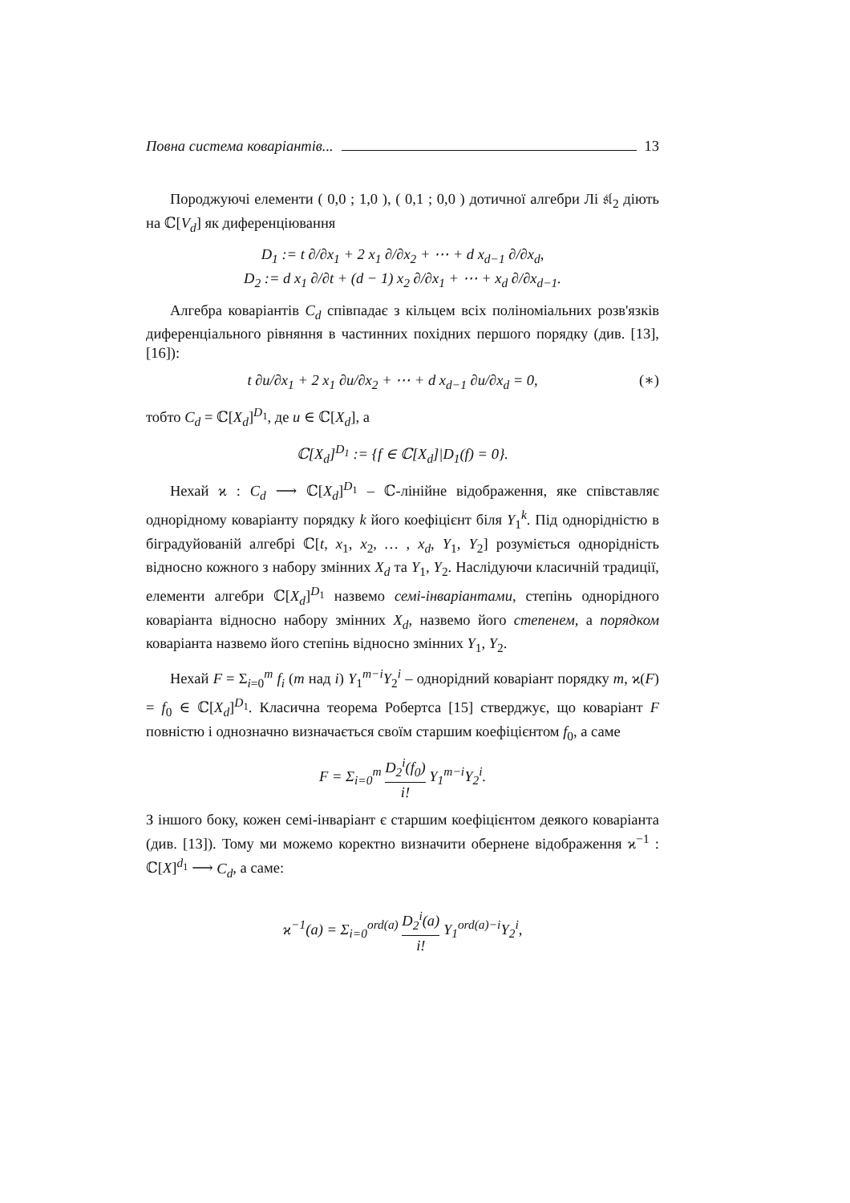Повна система коваріантів... 13
Породжуючі елементи ( 0,0 ; 1,0 ), ( 0,1 ; 0,0 ) дотичної алгебри Лі 𝔰𝔩<sub>2</sub> діють на ℂ[V<sub>d</sub>] як диференціювання
D<sub>1</sub> := t ∂/∂x<sub>1</sub> + 2 x<sub>1</sub> ∂/∂x<sub>2</sub> + ⋯ + d x<sub>d−1</sub> ∂/∂x<sub>d</sub>,
D<sub>2</sub> := d x<sub>1</sub> ∂/∂t + (d − 1) x<sub>2</sub> ∂/∂x<sub>1</sub> + ⋯ + x<sub>d</sub> ∂/∂x<sub>d−1</sub>.
Алгебра коваріантів C<sub>d</sub> співпадає з кільцем всіх поліноміальних розв'язків диференціального рівняння в частинних похідних першого порядку (див. [13], [16]):
t ∂u/∂x<sub>1</sub> + 2 x<sub>1</sub> ∂u/∂x<sub>2</sub> + ⋯ + d x<sub>d−1</sub> ∂u/∂x<sub>d</sub> = 0, (∗)
тобто C<sub>d</sub> = ℂ[X<sub>d</sub>]<sup>D<sub>1</sub></sup>, де u ∈ ℂ[X<sub>d</sub>], а
ℂ[X<sub>d</sub>]<sup>D<sub>1</sub></sup> := {f ∈ ℂ[X<sub>d</sub>]|D<sub>1</sub>(f) = 0}.
Нехай ϰ : C<sub>d</sub> ⟶ ℂ[X<sub>d</sub>]<sup>D<sub>1</sub></sup> – ℂ-лінійне відображення, яке співставляє однорідному коваріанту порядку k його коефіцієнт біля Y<sub>1</sub><sup>k</sup>. Під однорідністю в біградуйованій алгебрі ℂ[t, x<sub>1</sub>, x<sub>2</sub>, … , x<sub>d</sub>, Y<sub>1</sub>, Y<sub>2</sub>] розуміється однорідність відносно кожного з набору змінних X<sub>d</sub> та Y<sub>1</sub>, Y<sub>2</sub>. Наслідуючи класичній традиції, елементи алгебри ℂ[X<sub>d</sub>]<sup>D<sub>1</sub></sup> назвемо семі-інваріантами, степінь однорідного коваріанта відносно набору змінних X<sub>d</sub>, назвемо його степенем, а порядком коваріанта назвемо його степінь відносно змінних Y<sub>1</sub>, Y<sub>2</sub>.
Нехай F = Σ<sub>i=0</sub><sup>m</sup> f<sub>i</sub> (m над i) Y<sub>1</sub><sup>m−i</sup>Y<sub>2</sub><sup>i</sup> – однорідний коваріант порядку m, ϰ(F) = f<sub>0</sub> ∈ ℂ[X<sub>d</sub>]<sup>D<sub>1</sub></sup>. Класична теорема Робертса [15] стверджує, що коваріант F повністю і однозначно визначається своїм старшим коефіцієнтом f<sub>0</sub>, а саме
F = Σ<sub>i=0</sub><sup>m</sup> D<sub>2</sub><sup>i</sup>(f<sub>0</sub>) i! Y<sub>1</sub><sup>m−i</sup>Y<sub>2</sub><sup>i</sup>.
З іншого боку, кожен семі-інваріант є старшим коефіцієнтом деякого коваріанта (див. [13]). Тому ми можемо коректно визначити обернене відображення ϰ<sup>−1</sup> : ℂ[X]<sup>d<sub>1</sub></sup> ⟶ C<sub>d</sub>, а саме:
ϰ<sup>−1</sup>(a) = Σ<sub>i=0</sub><sup>ord(a)</sup> D<sub>2</sub><sup>i</sup>(a) i! Y<sub>1</sub><sup>ord(a)−i</sup>Y<sub>2</sub><sup>i</sup>,